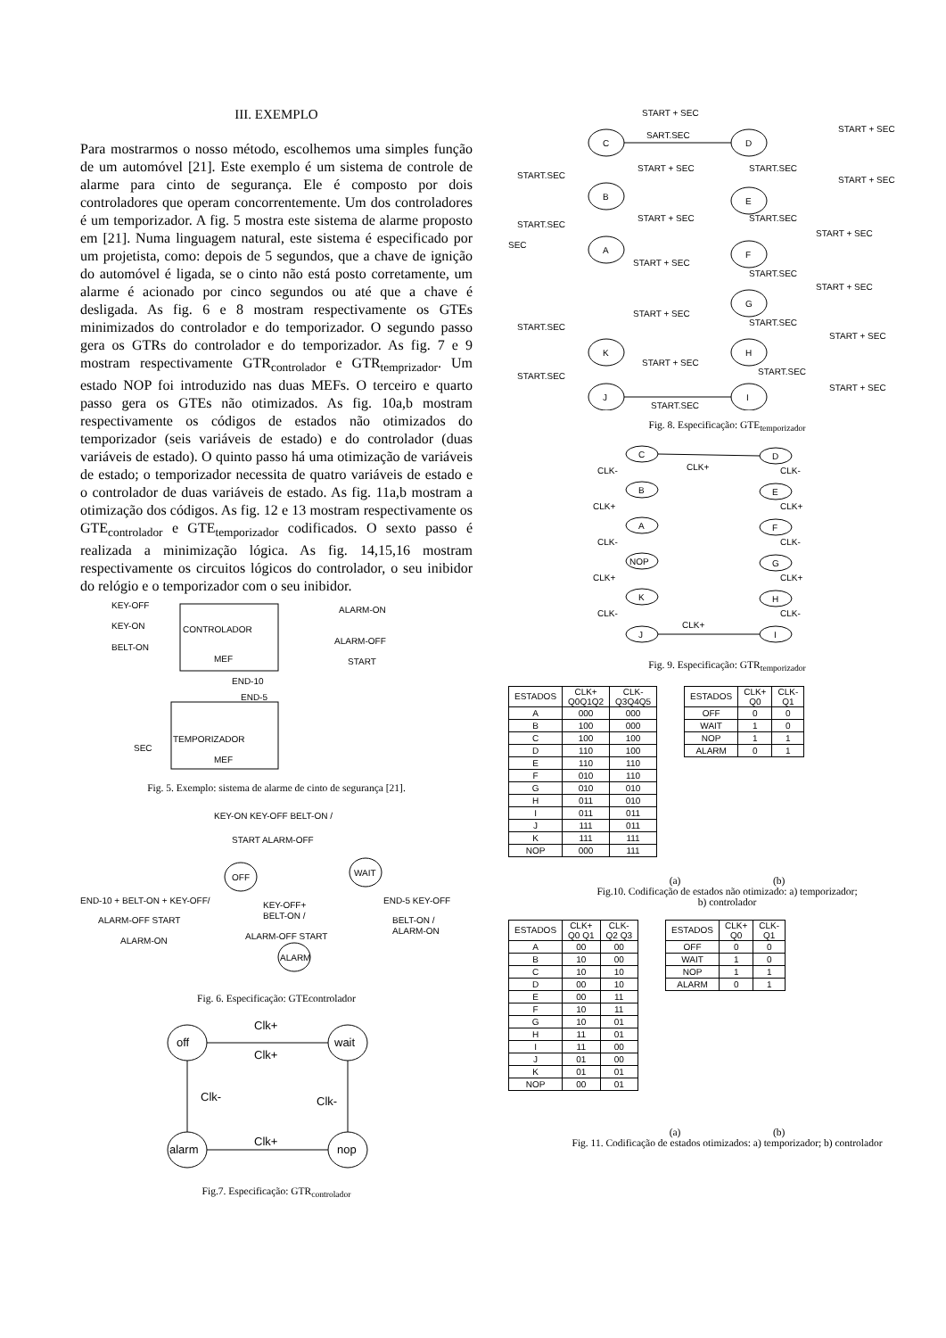III. EXEMPLO
Para mostrarmos o nosso método, escolhemos uma simples função de um automóvel [21]. Este exemplo é um sistema de controle de alarme para cinto de segurança. Ele é composto por dois controladores que operam concorrentemente. Um dos controladores é um temporizador. A fig. 5 mostra este sistema de alarme proposto em [21]. Numa linguagem natural, este sistema é especificado por um projetista, como: depois de 5 segundos, que a chave de ignição do automóvel é ligada, se o cinto não está posto corretamente, um alarme é acionado por cinco segundos ou até que a chave é desligada. As fig. 6 e 8 mostram respectivamente os GTEs minimizados do controlador e do temporizador. O segundo passo gera os GTRs do controlador e do temporizador. As fig. 7 e 9 mostram respectivamente GTR<sub>controlador</sub> e GTR<sub>temprizador</sub>. Um estado NOP foi introduzido nas duas MEFs. O terceiro e quarto passo gera os GTEs não otimizados. As fig. 10a,b mostram respectivamente os códigos de estados não otimizados do temporizador (seis variáveis de estado) e do controlador (duas variáveis de estado). O quinto passo há uma otimização de variáveis de estado; o temporizador necessita de quatro variáveis de estado e o controlador de duas variáveis de estado. As fig. 11a,b mostram a otimização dos códigos. As fig. 12 e 13 mostram respectivamente os GTE<sub>controlador</sub> e GTE<sub>temporizador</sub> codificados. O sexto passo é realizada a minimização lógica. As fig. 14,15,16 mostram respectivamente os circuitos lógicos do controlador, o seu inibidor do relógio e o temporizador com o seu inibidor.
KEY-OFF
KEY-ON
BELT-ON
CONTROLADOR
MEF
ALARM-ON
ALARM-OFF
START
END-10
END-5
TEMPORIZADOR
MEF
SEC
Fig. 5. Exemplo: sistema de alarme de cinto de segurança [21].
KEY-ON KEY-OFF BELT-ON /
START ALARM-OFF
OFF
WAIT
ALARM
END-10 + BELT-ON + KEY-OFF/
ALARM-OFF START
ALARM-ON
KEY-OFF+
BELT-ON /
ALARM-OFF START
END-5 KEY-OFF
BELT-ON /
ALARM-ON
Fig. 6. Especificação: GTEcontrolador
off
wait
alarm
nop
Clk+
Clk+
Clk-
Clk-
Clk+
Fig.7. Especificação: GTR<sub>controlador</sub>
START + SEC
START + SEC
C
D
SART.SEC
START.SEC
START + SEC
START.SEC
START + SEC
B
E
START.SEC
START + SEC
START.SEC
START + SEC
SEC
A
F
START + SEC
START.SEC
START + SEC
G
START + SEC
START.SEC
START + SEC
START.SEC
K
H
START + SEC
START.SEC
START + SEC
START.SEC
J
I
START.SEC
Fig. 8. Especificação: GTE<sub>temporizador</sub>
C
D
B
E
A
F
NOP
G
K
H
J
I
CLK+
CLK-
CLK-
CLK+
CLK+
CLK-
CLK-
CLK+
CLK+
CLK-
CLK-
CLK+
Fig. 9. Especificação: GTR<sub>temporizador</sub>
| ESTADOS | CLK+ Q0Q1Q2 | CLK- Q3Q4Q5 |
| --- | --- | --- |
| A | 000 | 000 |
| B | 100 | 000 |
| C | 100 | 100 |
| D | 110 | 100 |
| E | 110 | 110 |
| F | 010 | 110 |
| G | 010 | 010 |
| H | 011 | 010 |
| I | 011 | 011 |
| J | 111 | 011 |
| K | 111 | 111 |
| NOP | 000 | 111 |
| ESTADOS | CLK+ Q0 | CLK- Q1 |
| --- | --- | --- |
| OFF | 0 | 0 |
| WAIT | 1 | 0 |
| NOP | 1 | 1 |
| ALARM | 0 | 1 |
(a) (b)
Fig.10. Codificação de estados não otimizado: a) temporizador;
b) controlador
| ESTADOS | CLK+ Q0 Q1 | CLK- Q2 Q3 |
| --- | --- | --- |
| A | 00 | 00 |
| B | 10 | 00 |
| C | 10 | 10 |
| D | 00 | 10 |
| E | 00 | 11 |
| F | 10 | 11 |
| G | 10 | 01 |
| H | 11 | 01 |
| I | 11 | 00 |
| J | 01 | 00 |
| K | 01 | 01 |
| NOP | 00 | 01 |
| ESTADOS | CLK+ Q0 | CLK- Q1 |
| --- | --- | --- |
| OFF | 0 | 0 |
| WAIT | 1 | 0 |
| NOP | 1 | 1 |
| ALARM | 0 | 1 |
(a) (b)
Fig. 11. Codificação de estados otimizados: a) temporizador; b) controlador